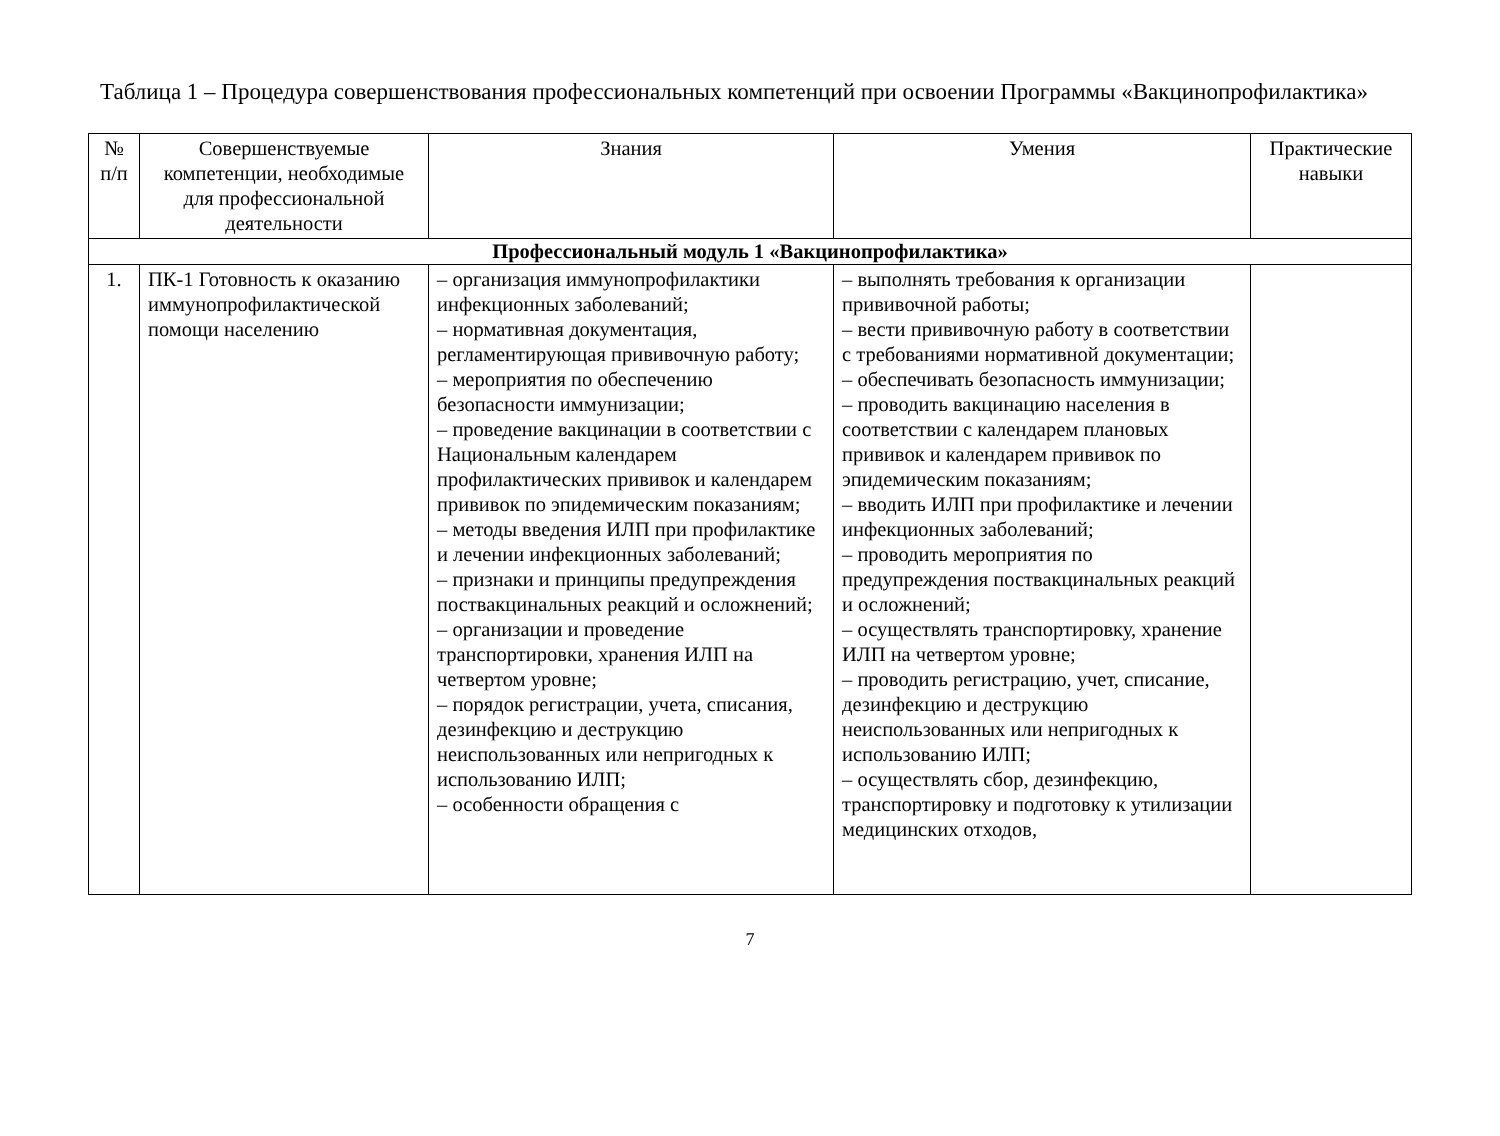Таблица 1 – Процедура совершенствования профессиональных компетенций при освоении Программы «Вакцинопрофилактика»
| № п/п | Совершенствуемые компетенции, необходимые для профессиональной деятельности | Знания | Умения | Практические навыки |
| --- | --- | --- | --- | --- |
| Профессиональный модуль 1 «Вакцинопрофилактика» | | | | |
| 1. | ПК-1 Готовность к оказанию иммунопрофилактической помощи населению | – организация иммунопрофилактики инфекционных заболеваний; – нормативная документация, регламентирующая прививочную работу; – мероприятия по обеспечению безопасности иммунизации; – проведение вакцинации в соответствии с Национальным календарем профилактических прививок и календарем прививок по эпидемическим показаниям; – методы введения ИЛП при профилактике и лечении инфекционных заболеваний; – признаки и принципы предупреждения поствакцинальных реакций и осложнений; – организации и проведение транспортировки, хранения ИЛП на четвертом уровне; – порядок регистрации, учета, списания, дезинфекцию и деструкцию неиспользованных или непригодных к использованию ИЛП; – особенности обращения с | – выполнять требования к организации прививочной работы; – вести прививочную работу в соответствии с требованиями нормативной документации; – обеспечивать безопасность иммунизации; – проводить вакцинацию населения в соответствии с календарем плановых прививок и календарем прививок по эпидемическим показаниям; – вводить ИЛП при профилактике и лечении инфекционных заболеваний; – проводить мероприятия по предупреждения поствакцинальных реакций и осложнений; – осуществлять транспортировку, хранение ИЛП на четвертом уровне; – проводить регистрацию, учет, списание, дезинфекцию и деструкцию неиспользованных или непригодных к использованию ИЛП; – осуществлять сбор, дезинфекцию, транспортировку и подготовку к утилизации медицинских отходов, | |
7